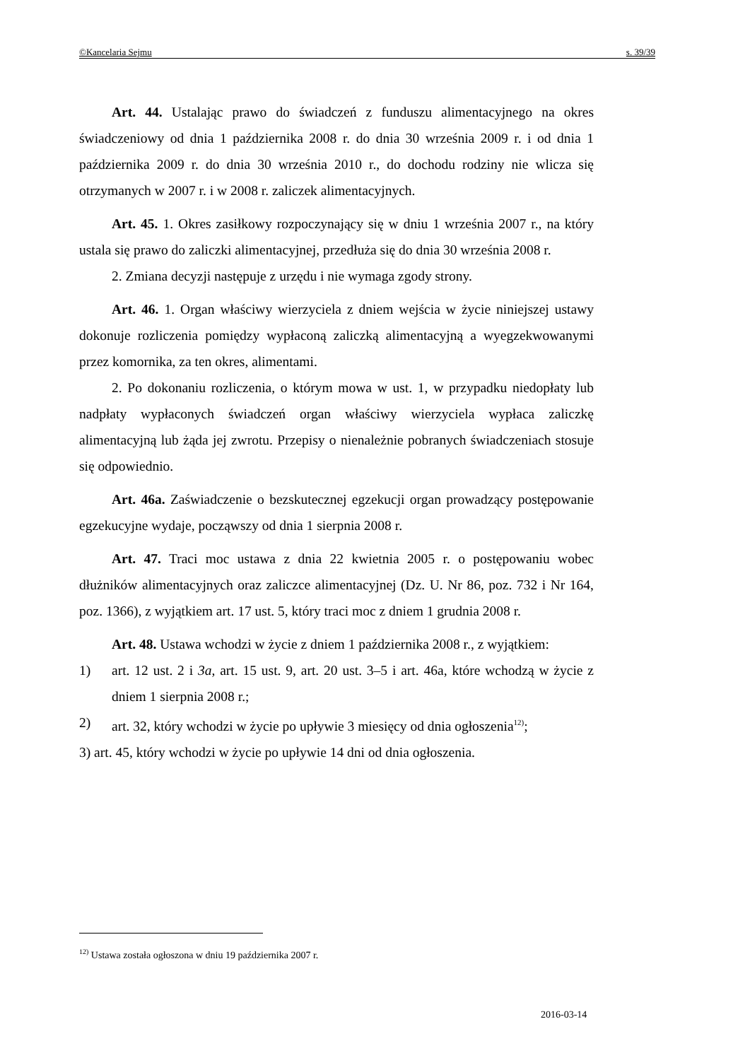©Kancelaria Sejmu s. 39/39
Art. 44. Ustalając prawo do świadczeń z funduszu alimentacyjnego na okres świadczeniowy od dnia 1 października 2008 r. do dnia 30 września 2009 r. i od dnia 1 października 2009 r. do dnia 30 września 2010 r., do dochodu rodziny nie wlicza się otrzymanych w 2007 r. i w 2008 r. zaliczek alimentacyjnych.
Art. 45. 1. Okres zasiłkowy rozpoczynający się w dniu 1 września 2007 r., na który ustala się prawo do zaliczki alimentacyjnej, przedłuża się do dnia 30 września 2008 r.
2. Zmiana decyzji następuje z urzędu i nie wymaga zgody strony.
Art. 46. 1. Organ właściwy wierzyciela z dniem wejścia w życie niniejszej ustawy dokonuje rozliczenia pomiędzy wypłaconą zaliczką alimentacyjną a wyegzekwowanymi przez komornika, za ten okres, alimentami.
2. Po dokonaniu rozliczenia, o którym mowa w ust. 1, w przypadku niedopłaty lub nadpłaty wypłaconych świadczeń organ właściwy wierzyciela wypłaca zaliczkę alimentacyjną lub żąda jej zwrotu. Przepisy o nienależnie pobranych świadczeniach stosuje się odpowiednio.
Art. 46a. Zaświadczenie o bezskutecznej egzekucji organ prowadzący postępowanie egzekucyjne wydaje, począwszy od dnia 1 sierpnia 2008 r.
Art. 47. Traci moc ustawa z dnia 22 kwietnia 2005 r. o postępowaniu wobec dłużników alimentacyjnych oraz zaliczce alimentacyjnej (Dz. U. Nr 86, poz. 732 i Nr 164, poz. 1366), z wyjątkiem art. 17 ust. 5, który traci moc z dniem 1 grudnia 2008 r.
Art. 48. Ustawa wchodzi w życie z dniem 1 października 2008 r., z wyjątkiem:
1) art. 12 ust. 2 i 3a, art. 15 ust. 9, art. 20 ust. 3–5 i art. 46a, które wchodzą w życie z dniem 1 sierpnia 2008 r.;
2) art. 32, który wchodzi w życie po upływie 3 miesięcy od dnia ogłoszenia<sup>12)</sup>;
3) art. 45, który wchodzi w życie po upływie 14 dni od dnia ogłoszenia.
<sup>12)</sup> Ustawa została ogłoszona w dniu 19 października 2007 r.
2016-03-14